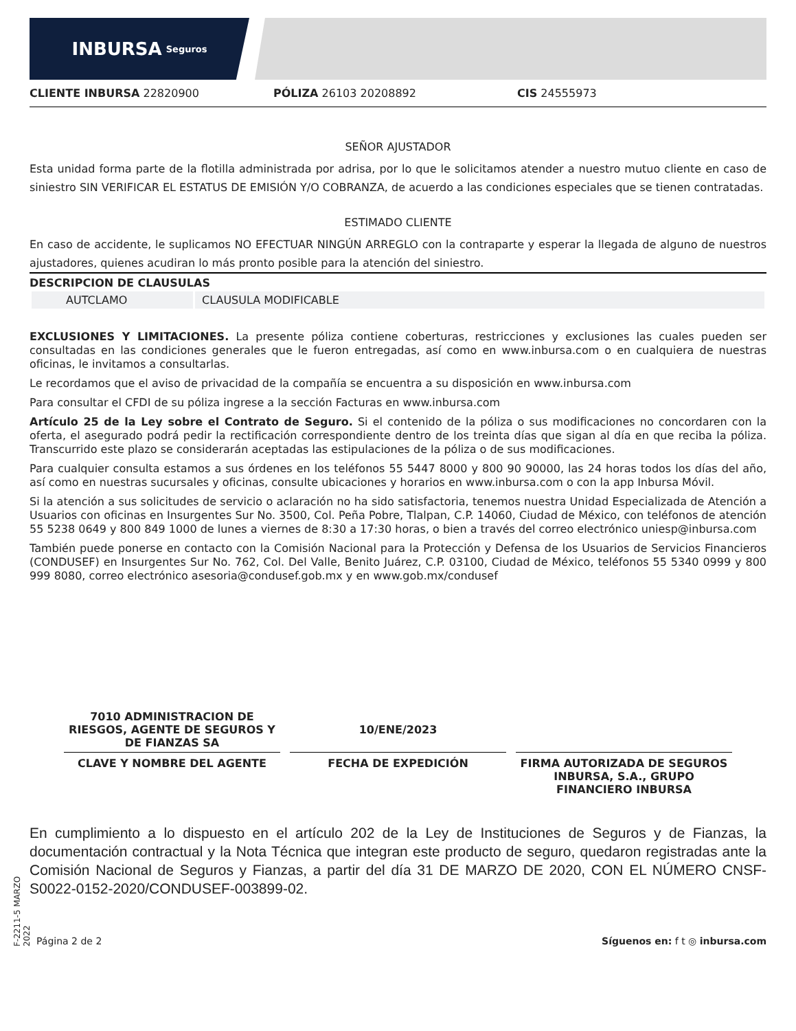INBURSA Seguros
CLIENTE INBURSA 22820900 PÓLIZA 26103 20208892 CIS 24555973
SEÑOR AJUSTADOR
Esta unidad forma parte de la flotilla administrada por adrisa, por lo que le solicitamos atender a nuestro mutuo cliente en caso de siniestro SIN VERIFICAR EL ESTATUS DE EMISIÓN Y/O COBRANZA, de acuerdo a las condiciones especiales que se tienen contratadas.
ESTIMADO CLIENTE
En caso de accidente, le suplicamos NO EFECTUAR NINGÚN ARREGLO con la contraparte y esperar la llegada de alguno de nuestros ajustadores, quienes acudiran lo más pronto posible para la atención del siniestro.
DESCRIPCION DE CLAUSULAS
| AUTCLAMO | CLAUSULA MODIFICABLE |
EXCLUSIONES Y LIMITACIONES. La presente póliza contiene coberturas, restricciones y exclusiones las cuales pueden ser consultadas en las condiciones generales que le fueron entregadas, así como en www.inbursa.com o en cualquiera de nuestras oficinas, le invitamos a consultarlas.
Le recordamos que el aviso de privacidad de la compañía se encuentra a su disposición en www.inbursa.com
Para consultar el CFDI de su póliza ingrese a la sección Facturas en www.inbursa.com
Artículo 25 de la Ley sobre el Contrato de Seguro. Si el contenido de la póliza o sus modificaciones no concordaren con la oferta, el asegurado podrá pedir la rectificación correspondiente dentro de los treinta días que sigan al día en que reciba la póliza. Transcurrido este plazo se considerarán aceptadas las estipulaciones de la póliza o de sus modificaciones.
Para cualquier consulta estamos a sus órdenes en los teléfonos 55 5447 8000 y 800 90 90000, las 24 horas todos los días del año, así como en nuestras sucursales y oficinas, consulte ubicaciones y horarios en www.inbursa.com o con la app Inbursa Móvil.
Si la atención a sus solicitudes de servicio o aclaración no ha sido satisfactoria, tenemos nuestra Unidad Especializada de Atención a Usuarios con oficinas en Insurgentes Sur No. 3500, Col. Peña Pobre, Tlalpan, C.P. 14060, Ciudad de México, con teléfonos de atención 55 5238 0649 y 800 849 1000 de lunes a viernes de 8:30 a 17:30 horas, o bien a través del correo electrónico uniesp@inbursa.com
También puede ponerse en contacto con la Comisión Nacional para la Protección y Defensa de los Usuarios de Servicios Financieros (CONDUSEF) en Insurgentes Sur No. 762, Col. Del Valle, Benito Juárez, C.P. 03100, Ciudad de México, teléfonos 55 5340 0999 y 800 999 8080, correo electrónico asesoria@condusef.gob.mx y en www.gob.mx/condusef
7010 ADMINISTRACION DE RIESGOS, AGENTE DE SEGUROS Y DE FIANZAS SA
CLAVE Y NOMBRE DEL AGENTE
10/ENE/2023
FECHA DE EXPEDICIÓN
FIRMA AUTORIZADA DE SEGUROS INBURSA, S.A., GRUPO FINANCIERO INBURSA
En cumplimiento a lo dispuesto en el artículo 202 de la Ley de Instituciones de Seguros y de Fianzas, la documentación contractual y la Nota Técnica que integran este producto de seguro, quedaron registradas ante la Comisión Nacional de Seguros y Fianzas, a partir del día 31 DE MARZO DE 2020, CON EL NÚMERO CNSF-S0022-0152-2020/CONDUSEF-003899-02.
F-2211-5 MARZO 2022
Página 2 de 2 Síguenos en: f t ◎ inbursa.com